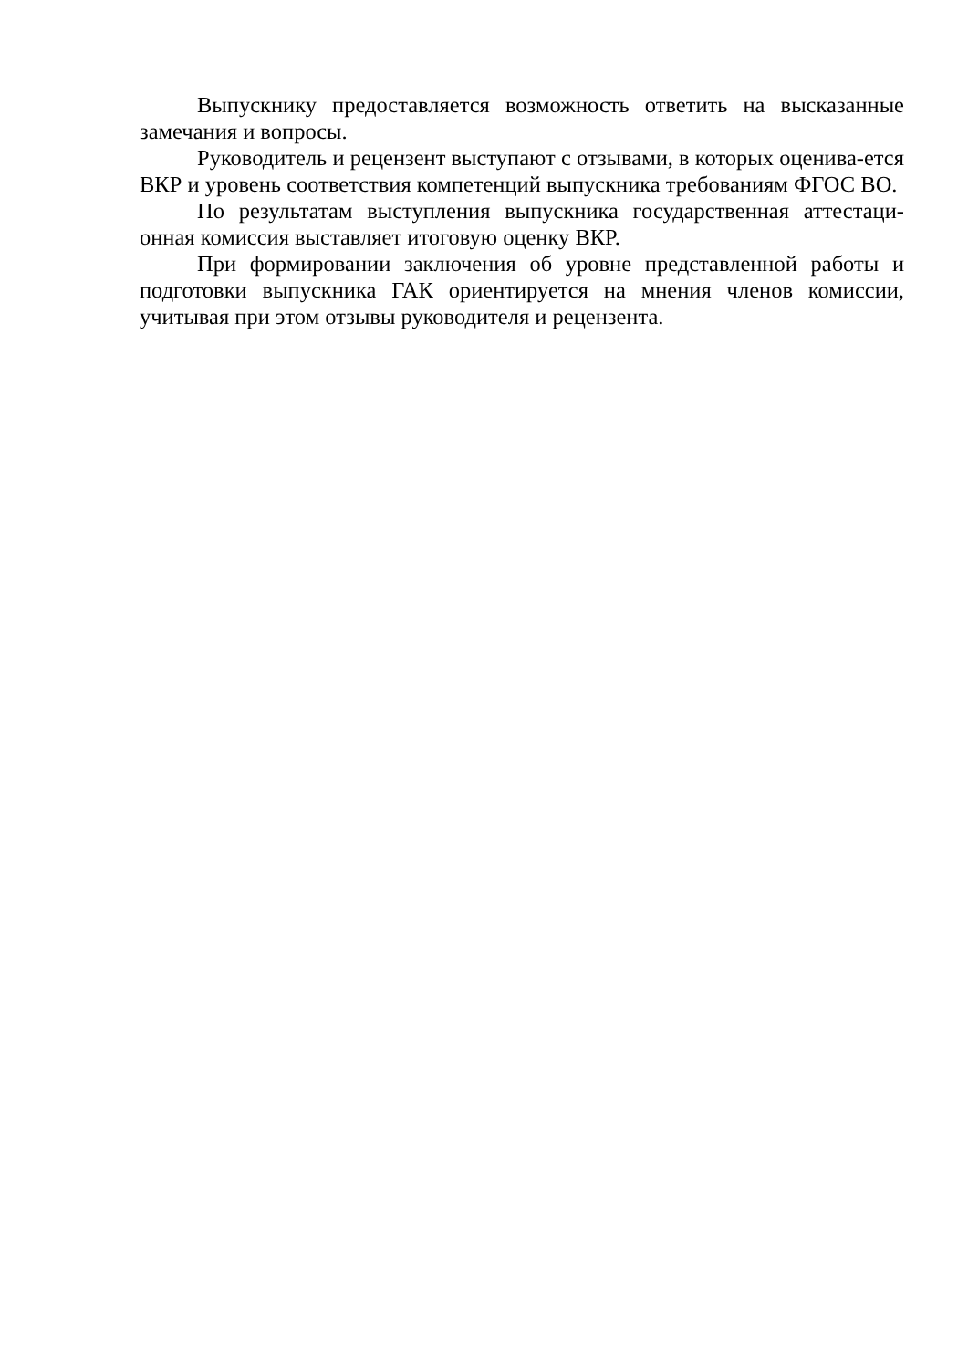Выпускнику предоставляется возможность ответить на высказанные замечания и вопросы.
Руководитель и рецензент выступают с отзывами, в которых оценива-ется ВКР и уровень соответствия компетенций выпускника требованиям ФГОС ВО.
По результатам выступления выпускника государственная аттестаци-онная комиссия выставляет итоговую оценку ВКР.
При формировании заключения об уровне представленной работы и подготовки выпускника ГАК ориентируется на мнения членов комиссии, учитывая при этом отзывы руководителя и рецензента.